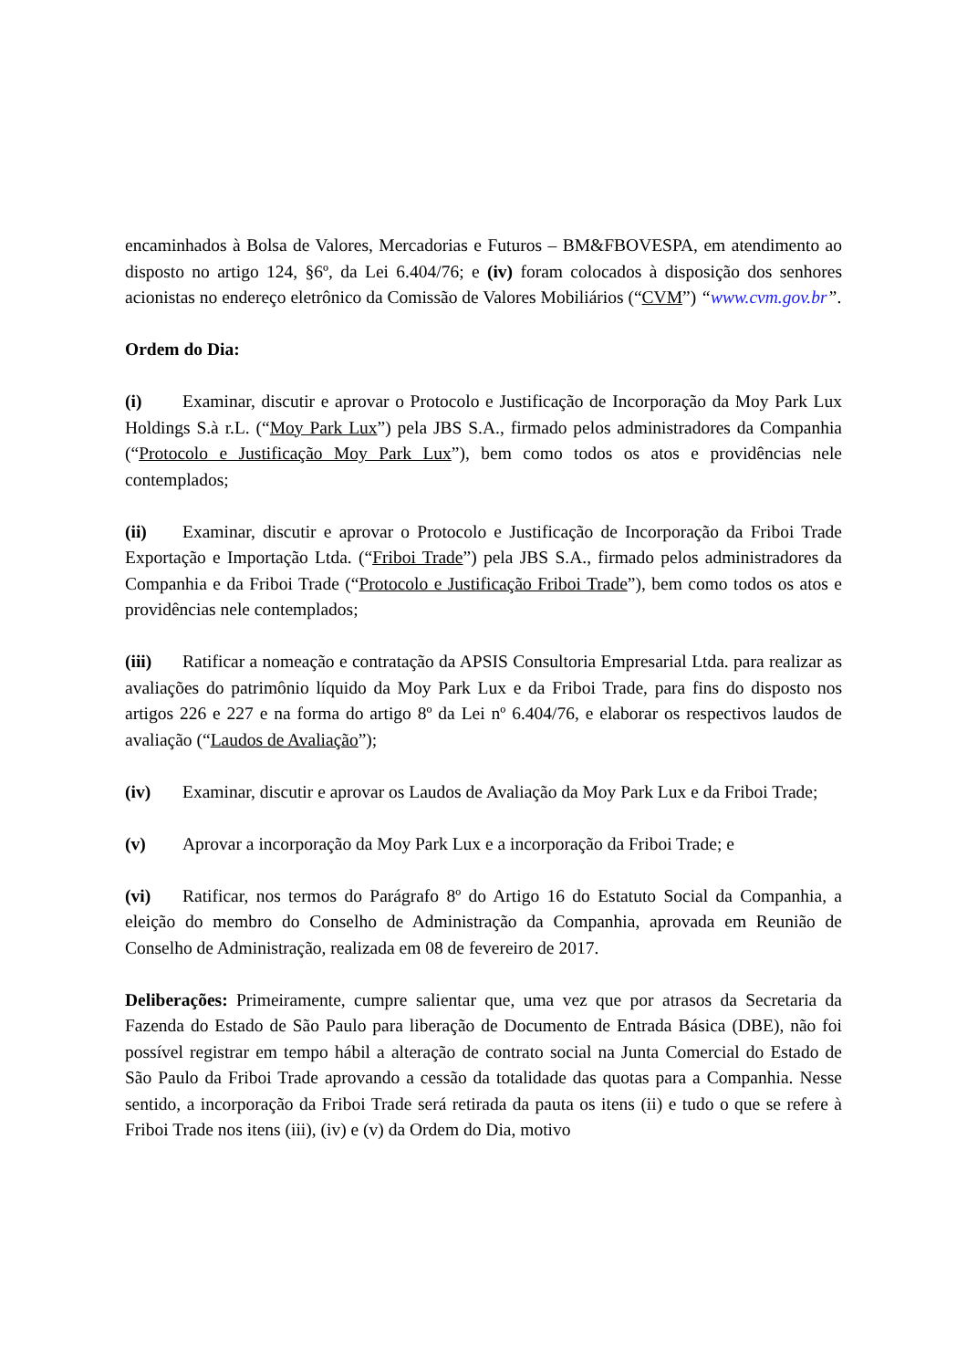encaminhados à Bolsa de Valores, Mercadorias e Futuros – BM&FBOVESPA, em atendimento ao disposto no artigo 124, §6º, da Lei 6.404/76; e (iv) foram colocados à disposição dos senhores acionistas no endereço eletrônico da Comissão de Valores Mobiliários (“CVM”) “www.cvm.gov.br”.
Ordem do Dia:
(i) Examinar, discutir e aprovar o Protocolo e Justificação de Incorporação da Moy Park Lux Holdings S.à r.L. (“Moy Park Lux”) pela JBS S.A., firmado pelos administradores da Companhia (“Protocolo e Justificação Moy Park Lux”), bem como todos os atos e providências nele contemplados;
(ii) Examinar, discutir e aprovar o Protocolo e Justificação de Incorporação da Friboi Trade Exportação e Importação Ltda. (“Friboi Trade”) pela JBS S.A., firmado pelos administradores da Companhia e da Friboi Trade (“Protocolo e Justificação Friboi Trade”), bem como todos os atos e providências nele contemplados;
(iii) Ratificar a nomeação e contratação da APSIS Consultoria Empresarial Ltda. para realizar as avaliações do patrimônio líquido da Moy Park Lux e da Friboi Trade, para fins do disposto nos artigos 226 e 227 e na forma do artigo 8º da Lei nº 6.404/76, e elaborar os respectivos laudos de avaliação (“Laudos de Avaliação”);
(iv) Examinar, discutir e aprovar os Laudos de Avaliação da Moy Park Lux e da Friboi Trade;
(v) Aprovar a incorporação da Moy Park Lux e a incorporação da Friboi Trade; e
(vi) Ratificar, nos termos do Parágrafo 8º do Artigo 16 do Estatuto Social da Companhia, a eleição do membro do Conselho de Administração da Companhia, aprovada em Reunião de Conselho de Administração, realizada em 08 de fevereiro de 2017.
Deliberações: Primeiramente, cumpre salientar que, uma vez que por atrasos da Secretaria da Fazenda do Estado de São Paulo para liberação de Documento de Entrada Básica (DBE), não foi possível registrar em tempo hábil a alteração de contrato social na Junta Comercial do Estado de São Paulo da Friboi Trade aprovando a cessão da totalidade das quotas para a Companhia. Nesse sentido, a incorporação da Friboi Trade será retirada da pauta os itens (ii) e tudo o que se refere à Friboi Trade nos itens (iii), (iv) e (v) da Ordem do Dia, motivo